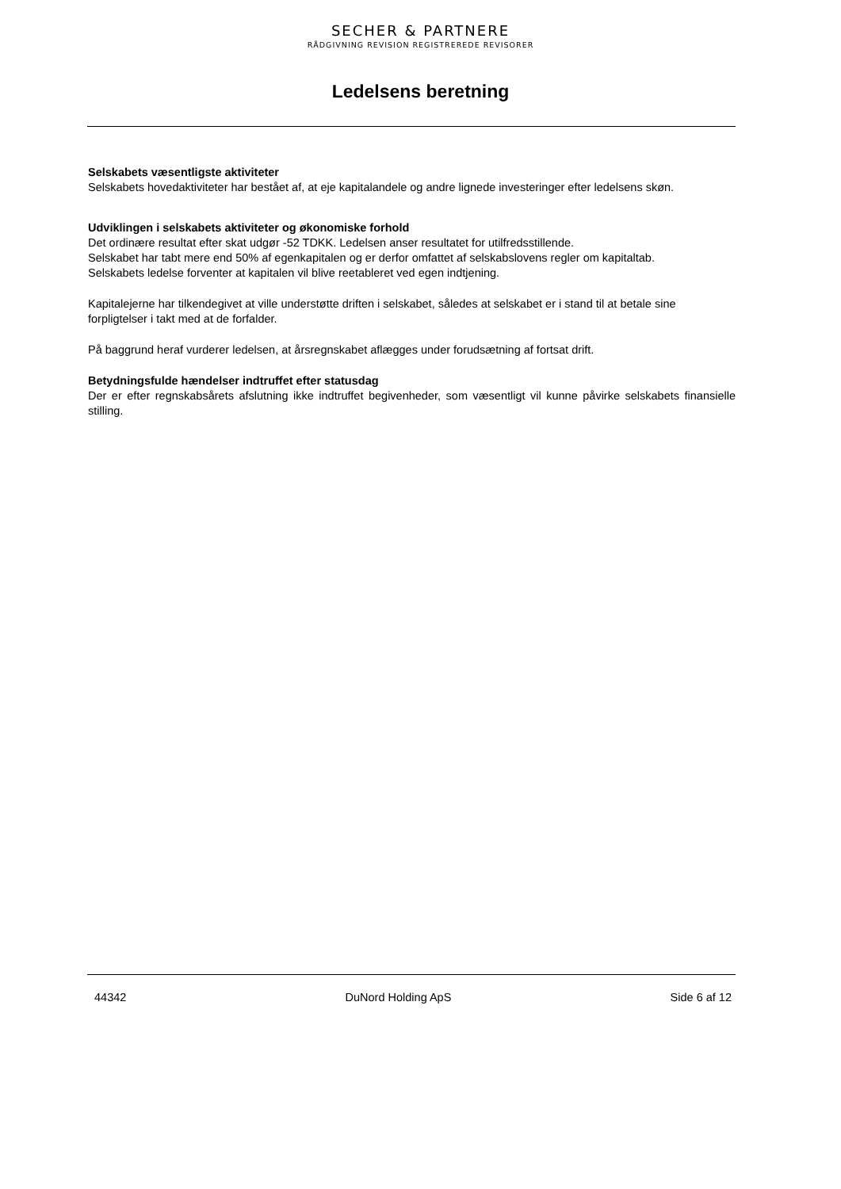SECHER & PARTNERE
RÅDGIVNING REVISION REGISTREREDE REVISORER
Ledelsens beretning
Selskabets væsentligste aktiviteter
Selskabets hovedaktiviteter har bestået af, at eje kapitalandele og andre lignede investeringer efter ledelsens skøn.
Udviklingen i selskabets aktiviteter og økonomiske forhold
Det ordinære resultat efter skat udgør -52 TDKK. Ledelsen anser resultatet for utilfredsstillende.
Selskabet har tabt mere end 50% af egenkapitalen og er derfor omfattet af selskabslovens regler om kapitaltab.
Selskabets ledelse forventer at kapitalen vil blive reetableret ved egen indtjening.
Kapitalejerne har tilkendegivet at ville understøtte driften i selskabet, således at selskabet er i stand til at betale sine forpligtelser i takt med at de forfalder.
På baggrund heraf vurderer ledelsen, at årsregnskabet aflægges under forudsætning af fortsat drift.
Betydningsfulde hændelser indtruffet efter statusdag
Der er efter regnskabsårets afslutning ikke indtruffet begivenheder, som væsentligt vil kunne påvirke selskabets finansielle stilling.
44342 DuNord Holding ApS Side 6 af 12